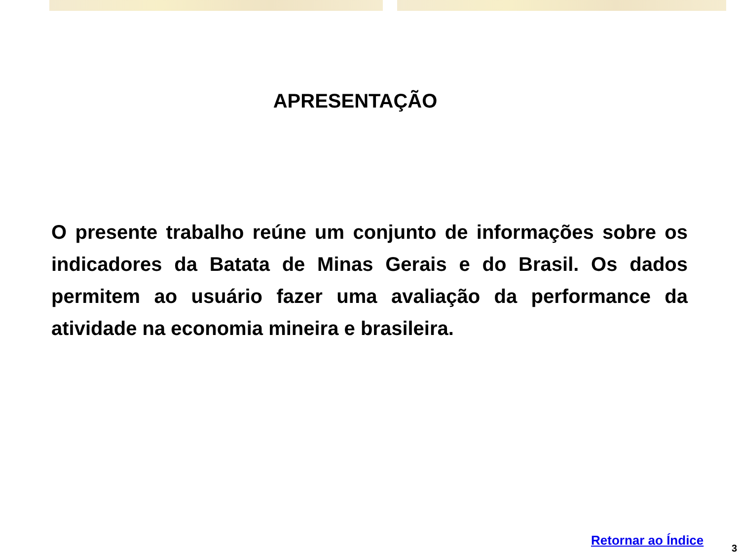APRESENTAÇÃO
O presente trabalho reúne um conjunto de informações sobre os indicadores da Batata de Minas Gerais e do Brasil. Os dados permitem ao usuário fazer uma avaliação da performance da atividade na economia mineira e brasileira.
Retornar ao Índice
3